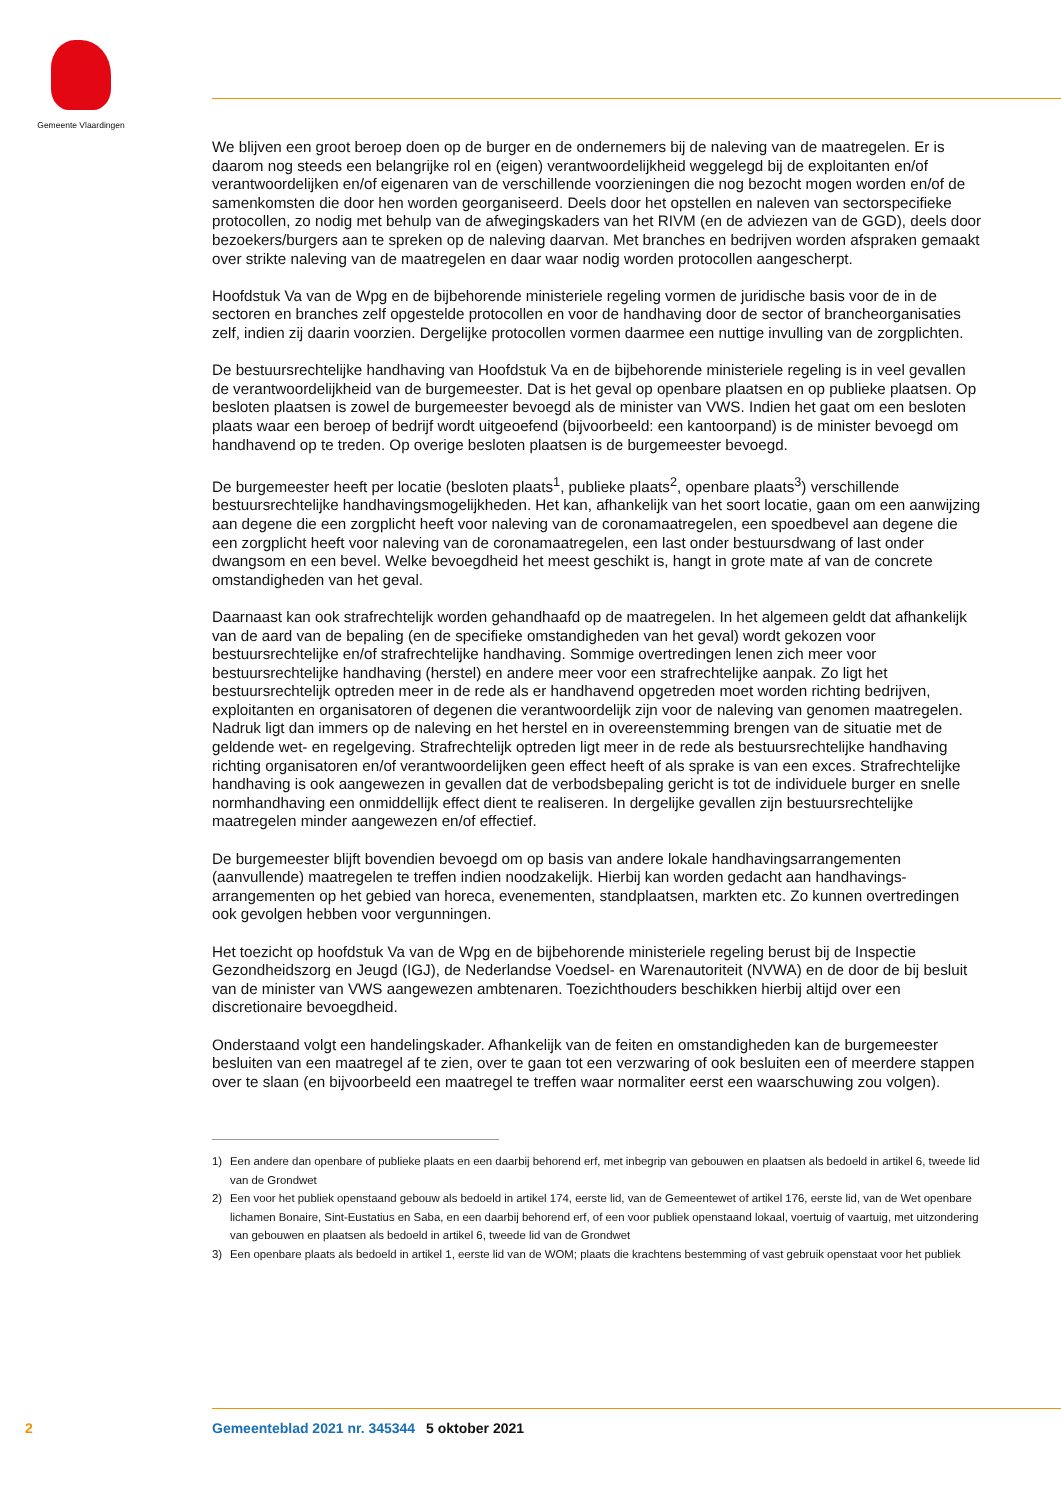Gemeente Vlaardingen
We blijven een groot beroep doen op de burger en de ondernemers bij de naleving van de maatregelen. Er is daarom nog steeds een belangrijke rol en (eigen) verantwoordelijkheid weggelegd bij de exploi­tanten en/of verantwoordelijken en/of eigenaren van de verschillende voorzieningen die nog bezocht mogen worden en/of de samenkomsten die door hen worden georganiseerd. Deels door het opstellen en naleven van sectorspecifieke protocollen, zo nodig met behulp van de afwegingskaders van het RIVM (en de adviezen van de GGD), deels door bezoekers/burgers aan te spreken op de naleving daarvan. Met branches en bedrijven worden afspraken gemaakt over strikte naleving van de maatregelen en daar waar nodig worden protocollen aangescherpt.
Hoofdstuk Va van de Wpg en de bijbehorende ministeriele regeling vormen de juridische basis voor de in de sectoren en branches zelf opgestelde protocollen en voor de handhaving door de sector of brancheorganisaties zelf, indien zij daarin voorzien. Dergelijke protocollen vormen daarmee een nuttige invulling van de zorgplichten.
De bestuursrechtelijke handhaving van Hoofdstuk Va en de bijbehorende ministeriele regeling is in veel gevallen de verantwoordelijkheid van de burgemeester. Dat is het geval op openbare plaatsen en op publieke plaatsen. Op besloten plaatsen is zowel de burgemeester bevoegd als de minister van VWS. Indien het gaat om een besloten plaats waar een beroep of bedrijf wordt uitgeoefend (bijvoorbeeld: een kantoorpand) is de minister bevoegd om handhavend op te treden. Op overige besloten plaatsen is de burgemeester bevoegd.
De burgemeester heeft per locatie (besloten plaats<sup>1</sup>, publieke plaats<sup>2</sup>, openbare plaats<sup>3</sup>) verschillende bestuursrechtelijke handhavingsmogelijkheden. Het kan, afhankelijk van het soort locatie, gaan om een aanwijzing aan degene die een zorgplicht heeft voor naleving van de coronamaatregelen, een spoed­bevel aan degene die een zorgplicht heeft voor naleving van de coronamaatregelen, een last onder bestuursdwang of last onder dwangsom en een bevel. Welke bevoegdheid het meest geschikt is, hangt in grote mate af van de concrete omstandigheden van het geval.
Daarnaast kan ook strafrechtelijk worden gehandhaafd op de maatregelen. In het algemeen geldt dat afhankelijk van de aard van de bepaling (en de specifieke omstandigheden van het geval) wordt gekozen voor bestuursrechtelijke en/of strafrechtelijke handhaving. Sommige overtredingen lenen zich meer voor bestuursrechtelijke handhaving (herstel) en andere meer voor een strafrechtelijke aanpak. Zo ligt het bestuursrechtelijk optreden meer in de rede als er handhavend opgetreden moet worden richting bedrijven, exploitanten en organisatoren of degenen die verantwoordelijk zijn voor de naleving van genomen maatregelen. Nadruk ligt dan immers op de naleving en het herstel en in overeenstemming brengen van de situatie met de geldende wet- en regelgeving. Strafrechtelijk optreden ligt meer in de rede als bestuursrechtelijke handhaving richting organisatoren en/of verantwoordelijken geen effect heeft of als sprake is van een exces. Strafrechtelijke handhaving is ook aangewezen in gevallen dat de verbodsbepaling gericht is tot de individuele burger en snelle normhandhaving een onmiddellijk effect dient te realiseren. In dergelijke gevallen zijn bestuursrechtelijke maatregelen minder aangewezen en/of effectief.
De burgemeester blijft bovendien bevoegd om op basis van andere lokale handhavingsarrangementen (aanvullende) maatregelen te treffen indien noodzakelijk. Hierbij kan worden gedacht aan handhavings­arrangementen op het gebied van horeca, evenementen, standplaatsen, markten etc. Zo kunnen over­tredingen ook gevolgen hebben voor vergunningen.
Het toezicht op hoofdstuk Va van de Wpg en de bijbehorende ministeriele regeling berust bij de Inspectie Gezondheidszorg en Jeugd (IGJ), de Nederlandse Voedsel- en Warenautoriteit (NVWA) en de door de bij besluit van de minister van VWS aangewezen ambtenaren. Toezichthouders beschikken hierbij altijd over een discretionaire bevoegdheid.
Onderstaand volgt een handelingskader. Afhankelijk van de feiten en omstandigheden kan de burge­meester besluiten van een maatregel af te zien, over te gaan tot een verzwaring of ook besluiten een of meerdere stappen over te slaan (en bijvoorbeeld een maatregel te treffen waar normaliter eerst een waarschuwing zou volgen).
1) Een andere dan openbare of publieke plaats en een daarbij behorend erf, met inbegrip van gebouwen en plaatsen als bedoeld in artikel 6, tweede lid van de Grondwet
2) Een voor het publiek openstaand gebouw als bedoeld in artikel 174, eerste lid, van de Gemeentewet of artikel 176, eerste lid, van de Wet openbare lichamen Bonaire, Sint-Eustatius en Saba, en een daarbij behorend erf, of een voor publiek openstaand lokaal, voertuig of vaartuig, met uitzondering van gebouwen en plaatsen als bedoeld in artikel 6, tweede lid van de Grondwet
3) Een openbare plaats als bedoeld in artikel 1, eerste lid van de WOM; plaats die krachtens bestemming of vast gebruik openstaat voor het publiek
2 Gemeenteblad 2021 nr. 345344 5 oktober 2021